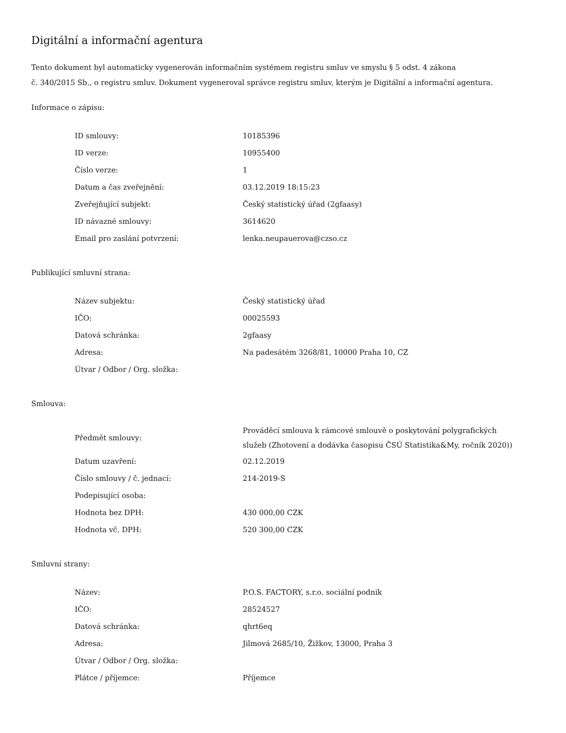Digitální a informační agentura
Tento dokument byl automaticky vygenerován informačním systémem registru smluv ve smyslu § 5 odst. 4 zákona
č. 340/2015 Sb., o registru smluv. Dokument vygeneroval správce registru smluv, kterým je Digitální a informační agentura.
Informace o zápisu:
| ID smlouvy: | 10185396 |
| ID verze: | 10955400 |
| Číslo verze: | 1 |
| Datum a čas zveřejnění: | 03.12.2019 18:15:23 |
| Zveřejňující subjekt: | Český statistický úřad (2gfaasy) |
| ID návazné smlouvy: | 3614620 |
| Email pro zaslání potvrzení: | lenka.neupauerova@czso.cz |
Publikující smluvní strana:
| Název subjektu: | Český statistický úřad |
| IČO: | 00025593 |
| Datová schránka: | 2gfaasy |
| Adresa: | Na padesátém 3268/81, 10000 Praha 10, CZ |
| Útvar / Odbor / Org. složka: | |
Smlouva:
| Předmět smlouvy: | Prováděcí smlouva k rámcové smlouvě o poskytování polygrafických služeb (Zhotovení a dodávka časopisu ČSÚ Statistika&My, ročník 2020)) |
| Datum uzavření: | 02.12.2019 |
| Číslo smlouvy / č. jednací: | 214-2019-S |
| Podepisující osoba: | |
| Hodnota bez DPH: | 430 000,00 CZK |
| Hodnota vč. DPH: | 520 300,00 CZK |
Smluvní strany:
| Název: | P.O.S. FACTORY, s.r.o. sociální podnik |
| IČO: | 28524527 |
| Datová schránka: | qhrt6eq |
| Adresa: | Jilmová 2685/10, Žižkov, 13000, Praha 3 |
| Útvar / Odbor / Org. složka: | |
| Plátce / příjemce: | Příjemce |